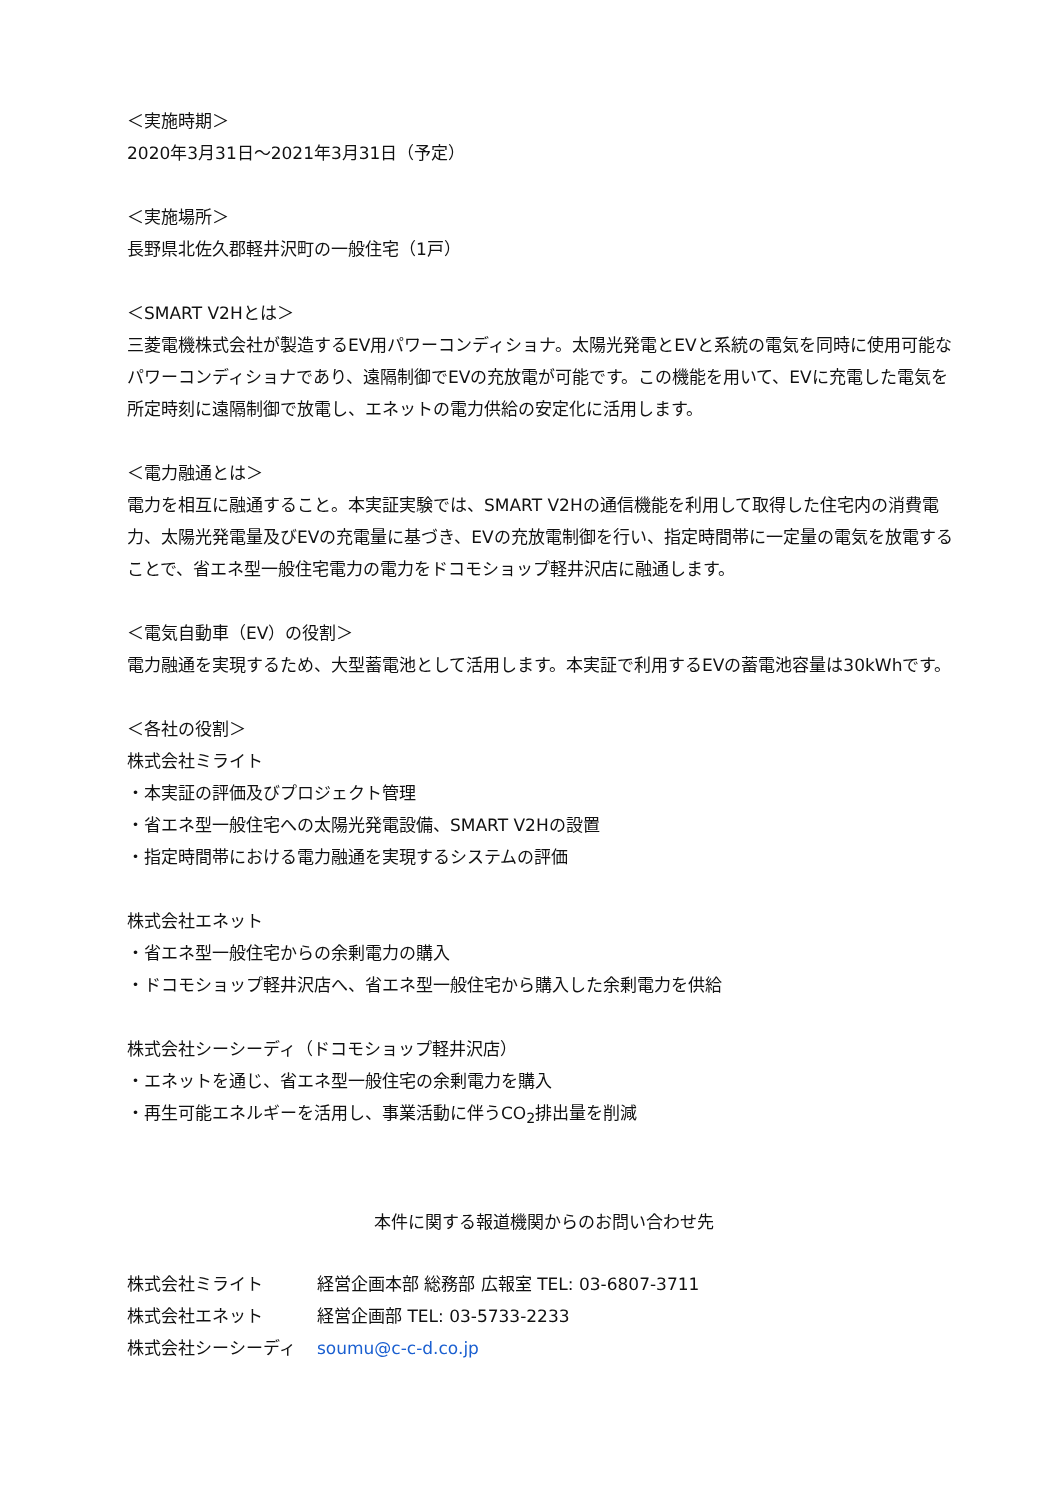＜実施時期＞
2020年3月31日～2021年3月31日（予定）
＜実施場所＞
長野県北佐久郡軽井沢町の一般住宅（1戸）
＜SMART V2Hとは＞
三菱電機株式会社が製造するEV用パワーコンディショナ。太陽光発電とEVと系統の電気を同時に使用可能なパワーコンディショナであり、遠隔制御でEVの充放電が可能です。この機能を用いて、EVに充電した電気を所定時刻に遠隔制御で放電し、エネットの電力供給の安定化に活用します。
＜電力融通とは＞
電力を相互に融通すること。本実証実験では、SMART V2Hの通信機能を利用して取得した住宅内の消費電力、太陽光発電量及びEVの充電量に基づき、EVの充放電制御を行い、指定時間帯に一定量の電気を放電することで、省エネ型一般住宅電力の電力をドコモショップ軽井沢店に融通します。
＜電気自動車（EV）の役割＞
電力融通を実現するため、大型蓄電池として活用します。本実証で利用するEVの蓄電池容量は30kWhです。
＜各社の役割＞
株式会社ミライト
・本実証の評価及びプロジェクト管理
・省エネ型一般住宅への太陽光発電設備、SMART V2Hの設置
・指定時間帯における電力融通を実現するシステムの評価
株式会社エネット
・省エネ型一般住宅からの余剰電力の購入
・ドコモショップ軽井沢店へ、省エネ型一般住宅から購入した余剰電力を供給
株式会社シーシーディ（ドコモショップ軽井沢店）
・エネットを通じ、省エネ型一般住宅の余剰電力を購入
・再生可能エネルギーを活用し、事業活動に伴うCO<sub>2</sub>排出量を削減
本件に関する報道機関からのお問い合わせ先
| 株式会社ミライト | 経営企画本部 総務部 広報室 TEL: 03-6807-3711 |
| 株式会社エネット | 経営企画部 TEL: 03-5733-2233 |
| 株式会社シーシーディ | soumu@c-c-d.co.jp |